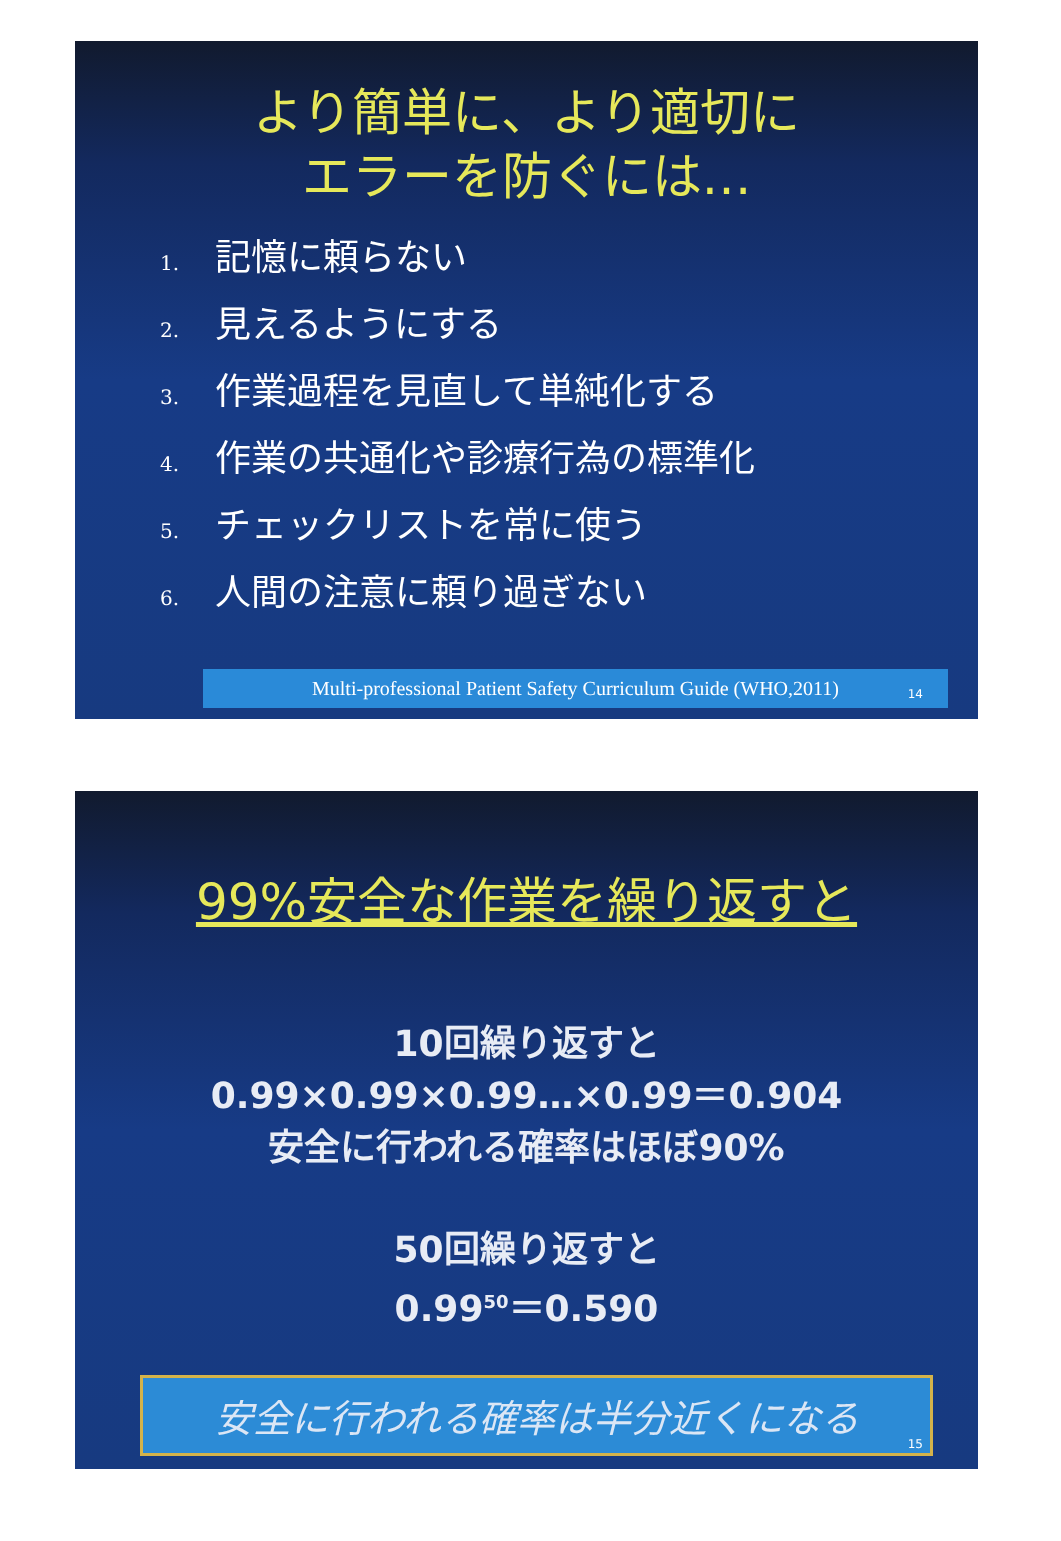より簡単に、より適切に
エラーを防ぐには…
1. 記憶に頼らない
2. 見えるようにする
3. 作業過程を見直して単純化する
4. 作業の共通化や診療行為の標準化
5. チェックリストを常に使う
6. 人間の注意に頼り過ぎない
Multi-professional Patient Safety Curriculum Guide (WHO,2011)
14
99%安全な作業を繰り返すと
10回繰り返すと
0.99×0.99×0.99…×0.99＝0.904
安全に行われる確率はほぼ90%
50回繰り返すと
0.99<sup>50</sup>＝0.590
安全に行われる確率は半分近くになる
15